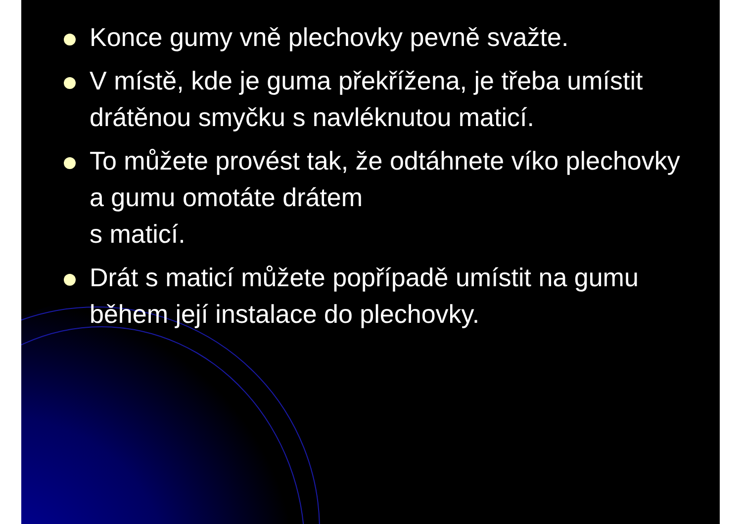Konce gumy vně plechovky pevně svažte.
V místě, kde je guma překřížena, je třeba umístit drátěnou smyčku s navléknutou maticí.
To můžete provést tak, že odtáhnete víko plechovky a gumu omotáte drátem
s maticí.
Drát s maticí můžete popřípadě umístit na gumu během její instalace do plechovky.